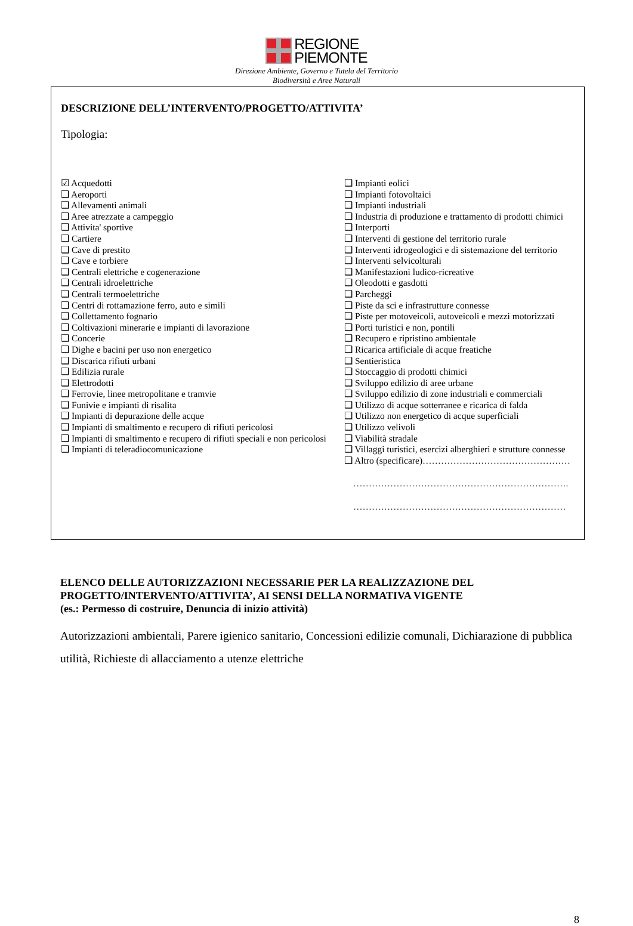REGIONE
PIEMONTE
Direzione Ambiente, Governo e Tutela del Territorio
Biodiversità e Aree Naturali
DESCRIZIONE DELL’INTERVENTO/PROGETTO/ATTIVITA’
Tipologia:
☑ Acquedotti
❑ Aeroporti
❑ Allevamenti animali
❑ Aree atrezzate a campeggio
❑ Attivita' sportive
❑ Cartiere
❑ Cave di prestito
❑ Cave e torbiere
❑ Centrali elettriche e cogenerazione
❑ Centrali idroelettriche
❑ Centrali termoelettriche
❑ Centri di rottamazione ferro, auto e simili
❑ Collettamento fognario
❑ Coltivazioni minerarie e impianti di lavorazione
❑ Concerie
❑ Dighe e bacini per uso non energetico
❑ Discarica rifiuti urbani
❑ Edilizia rurale
❑ Elettrodotti
❑ Ferrovie, linee metropolitane e tramvie
❑ Funivie e impianti di risalita
❑ Impianti di depurazione delle acque
❑ Impianti di smaltimento e recupero di rifiuti pericolosi
❑ Impianti di smaltimento e recupero di rifiuti speciali e non pericolosi
❑ Impianti di teleradiocomunicazione
❑ Impianti eolici
❑ Impianti fotovoltaici
❑ Impianti industriali
❑ Industria di produzione e trattamento di prodotti chimici
❑ Interporti
❑ Interventi di gestione del territorio rurale
❑ Interventi idrogeologici e di sistemazione del territorio
❑ Interventi selvicolturali
❑ Manifestazioni ludico-ricreative
❑ Oleodotti e gasdotti
❑ Parcheggi
❑ Piste da sci e infrastrutture connesse
❑ Piste per motoveicoli, autoveicoli e mezzi motorizzati
❑ Porti turistici e non, pontili
❑ Recupero e ripristino ambientale
❑ Ricarica artificiale di acque freatiche
❑ Sentieristica
❑ Stoccaggio di prodotti chimici
❑ Sviluppo edilizio di aree urbane
❑ Sviluppo edilizio di zone industriali e commerciali
❑ Utilizzo di acque sotterranee e ricarica di falda
❑ Utilizzo non energetico di acque superficiali
❑ Utilizzo velivoli
❑ Viabilità stradale
❑ Villaggi turistici, esercizi alberghieri e strutture connesse
❑ Altro (specificare)…………………………………………
…………………………………………………………….
……………………………………………………………
ELENCO DELLE AUTORIZZAZIONI NECESSARIE PER LA REALIZZAZIONE DEL PROGETTO/INTERVENTO/ATTIVITA’, AI SENSI DELLA NORMATIVA VIGENTE
(es.: Permesso di costruire, Denuncia di inizio attività)
Autorizzazioni ambientali, Parere igienico sanitario, Concessioni edilizie comunali, Dichiarazione di pubblica utilità, Richieste di allacciamento a utenze elettriche
8